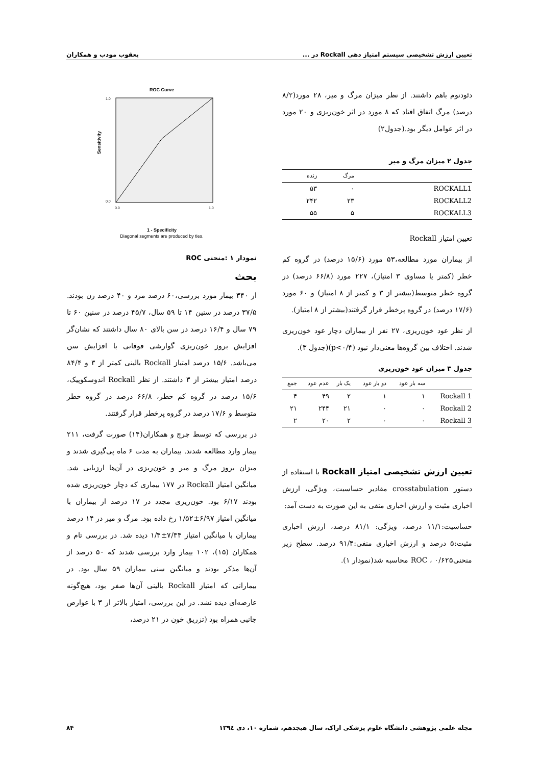تعیین ارزش تشخیصی سیستم امتیاز دهی Rockall در ... یعقوب مودب و همکاران
دئودنوم باهم داشتند. از نظر میزان مرگ و میر، ۲۸ مورد(۸/۲ درصد) مرگ اتفاق افتاد که ۸ مورد در اثر خون‌ریزی و ۲۰ مورد در اثر عوامل دیگر بود.(جدول۲)
جدول ۲ میزان مرگ و میر
| | مرگ | زنده |
| --- | --- | --- |
| ROCKALL1 | ۰ | ۵۳ |
| ROCKALL2 | ۲۳ | ۲۴۲ |
| ROCKALL3 | ۵ | ۵۵ |
تعیین امتیاز Rockall
از بیماران مورد مطالعه،۵۳ مورد (۱۵/۶ درصد) در گروه کم خطر (کمتر یا مساوی ۳ امتیاز)، ۲۲۷ مورد (۶۶/۸ درصد) در گروه خطر متوسط(بیشتر از ۳ و کمتر از ۸ امتیاز) و ۶۰ مورد (۱۷/۶ درصد) در گروه پرخطر قرار گرفتند(بیشتر از ۸ امتیاز).
از نظر عود خون‌ریزی، ۲۷ نفر از بیماران دچار عود خون‌ریزی شدند. اختلاف بین گروه‌ها معنی‌دار نبود (p<۰/۴)(جدول ۳).
جدول ۳ میزان عود خون‌ریزی
| | سه بار عود | دو بار عود | یک بار | عدم عود | جمع |
| --- | --- | --- | --- | --- | --- |
| Rockall 1 | ۱ | ۱ | ۲ | ۴۹ | ۴ |
| Rockall 2 | ۰ | ۰ | ۲۱ | ۲۴۴ | ۲۱ |
| Rockall 3 | ۰ | ۰ | ۲ | ۲۰ | ۲ |
تعیین ارزش تشخیصی امتیاز Rockall با استفاده از دستور crosstabulation مقادیر حساسیت، ویژگی، ارزش اخباری مثبت و ارزش اخباری منفی به این صورت به دست آمد:
حساسیت:۱۱/۱ درصد، ویژگی: ۸۱/۱ درصد، ارزش اخباری مثبت:۵ درصد و ارزش اخباری منفی:۹۱/۴ درصد. سطح زیر منحنیROC ، ۰/۶۲۵ محاسبه شد(نمودار ۱).
ROC Curve
Sensitivity
0.0
1.0
1.0
0.0
1 - Specificity
Diagonal segments are produced by ties.
نمودار ۱ :منحنی ROC
بحث
از ۳۴۰ بیمار مورد بررسی،۶۰ درصد مرد و ۴۰ درصد زن بودند. ۳۷/۵ درصد در سنین ۱۴ تا ۵۹ سال، ۴۵/۷ درصد در سنین ۶۰ تا ۷۹ سال و ۱۶/۴ درصد در سن بالای ۸۰ سال داشتند که نشان‌گر افزایش بروز خون‌ریزی گوارشی فوقانی با افزایش سن می‌باشد. ۱۵/۶ درصد امتیاز Rockall بالینی کمتر از ۳ و ۸۴/۴ درصد امتیاز بیشتر از ۳ داشتند. از نظر Rockall اندوسکوپیک، ۱۵/۶ درصد در گروه کم خطر، ۶۶/۸ درصد در گروه خطر متوسط و ۱۷/۶ درصد در گروه پرخطر قرار گرفتند.
در بررسی که توسط چرچ و همکاران(۱۴) صورت گرفت، ۲۱۱ بیمار وارد مطالعه شدند. بیماران به مدت ۶ ماه پی‌گیری شدند و میزان بروز مرگ و میر و خون‌ریزی در آن‌ها ارزیابی شد. میانگین امتیاز Rockall در ۱۷۷ بیماری که دچار خون‌ریزی شده بودند ۶/۱۷ بود. خون‌ریزی مجدد در ۱۷ درصد از بیماران با میانگین امتیاز ۶/۹۷±۱/۵۲ رخ داده بود. مرگ و میر در ۱۴ درصد بیماران با میانگین امتیاز ۷/۳۴±۱/۴ دیده شد. در بررسی تام و همکاران (۱۵)، ۱۰۲ بیمار وارد بررسی شدند که ۵۰ درصد از آن‌ها مذکر بودند و میانگین سنی بیماران ۵۹ سال بود. در بیمارانی که امتیاز Rockall بالینی آن‌ها صفر بود، هیچ‌گونه عارضه‌ای دیده نشد. در این بررسی، امتیاز بالاتر از ۳ با عوارض جانبی همراه بود (تزریق خون در ۲۱ درصد،
مجله علمی پژوهشی دانشگاه علوم پزشکی اراک، سال هیجدهم، شماره ۱۰، دی ۱۳۹٤ ۸۴